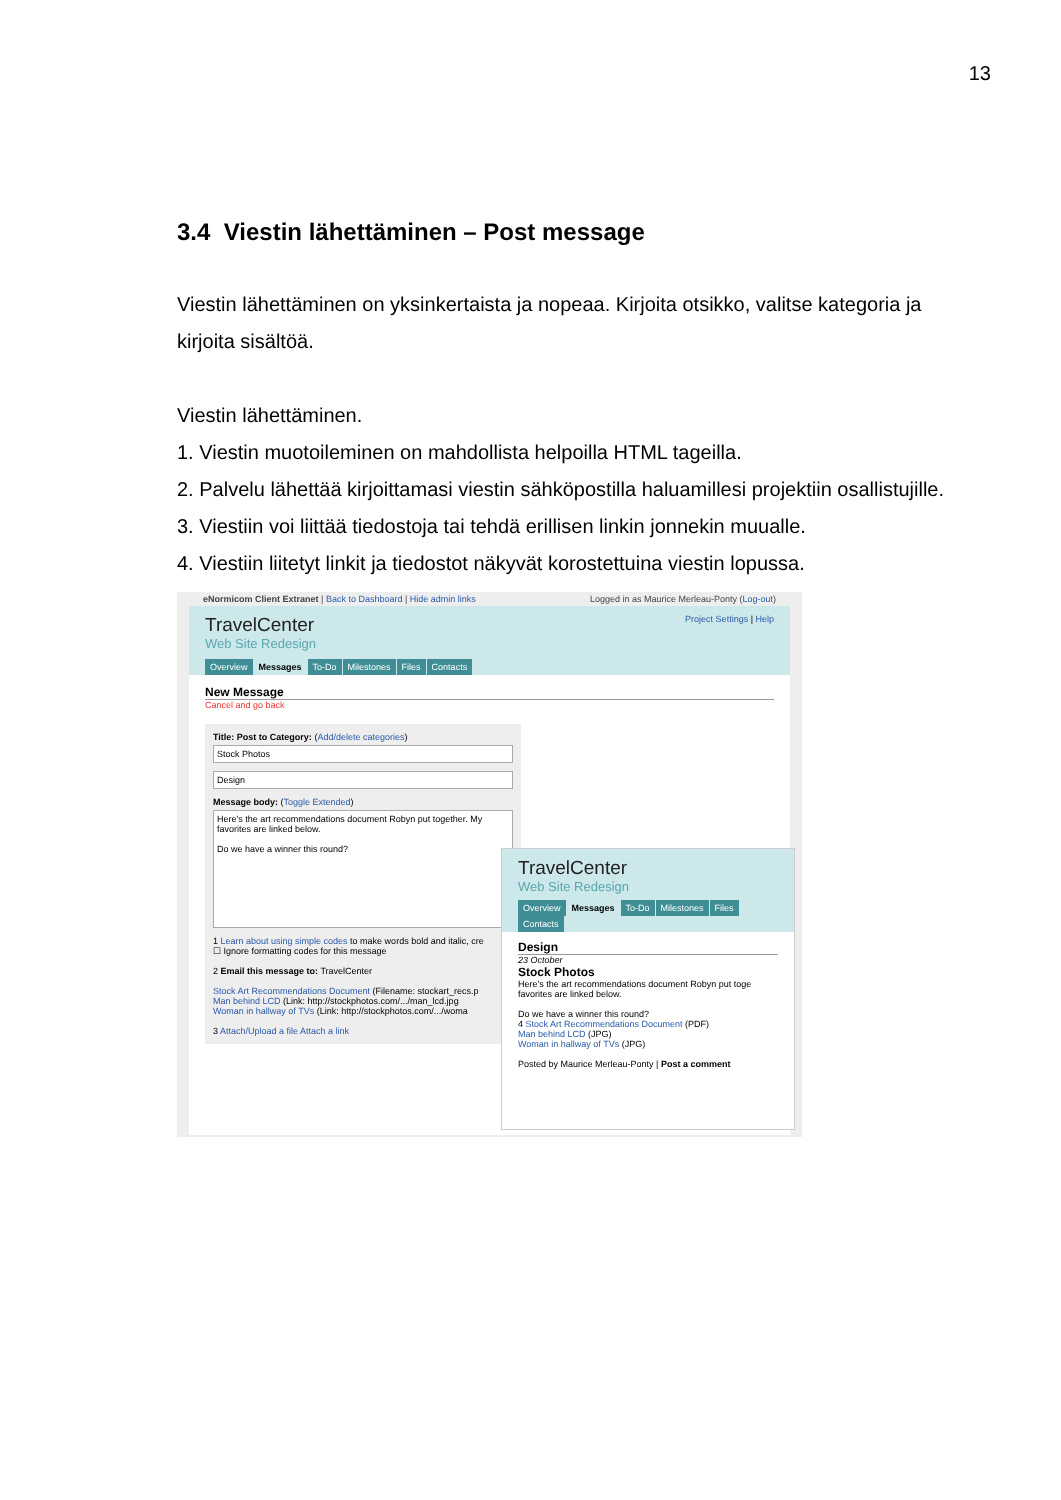13
3.4 Viestin lähettäminen – Post message
Viestin lähettäminen on yksinkertaista ja nopeaa. Kirjoita otsikko, valitse kategoria ja kirjoita sisältöä.
Viestin lähettäminen.
1. Viestin muotoileminen on mahdollista helpoilla HTML tageilla.
2. Palvelu lähettää kirjoittamasi viestin sähköpostilla haluamillesi projektiin osallistujille.
3. Viestiin voi liittää tiedostoja tai tehdä erillisen linkin jonnekin muualle.
4. Viestiin liitetyt linkit ja tiedostot näkyvät korostettuina viestin lopussa.
eNormicom Client Extranet | Back to Dashboard | Hide admin links Logged in as Maurice Merleau-Ponty (Log-out)
Project Settings | Help
TravelCenter
Web Site Redesign
Overview Messages To-Do Milestones Files Contacts
New Message
Cancel and go back
Title: Post to Category: (Add/delete categories)
Stock Photos
Design
Message body: (Toggle Extended)
Here's the art recommendations document Robyn put together. My favorites are linked below.
Do we have a winner this round?
1 Learn about using simple codes to make words bold and italic, cre
☐ Ignore formatting codes for this message
2 Email this message to: TravelCenter
Stock Art Recommendations Document (Filename: stockart_recs.p
Man behind LCD (Link: http://stockphotos.com/.../man_lcd.jpg
Woman in hallway of TVs (Link: http://stockphotos.com/.../woma
3 Attach/Upload a file Attach a link
TravelCenter
Web Site Redesign
Overview Messages To-Do Milestones Files Contacts
Design
23 October
Stock Photos
Here's the art recommendations document Robyn put toge favorites are linked below.
Do we have a winner this round?
4 Stock Art Recommendations Document (PDF)
Man behind LCD (JPG)
Woman in hallway of TVs (JPG)
Posted by Maurice Merleau-Ponty | Post a comment